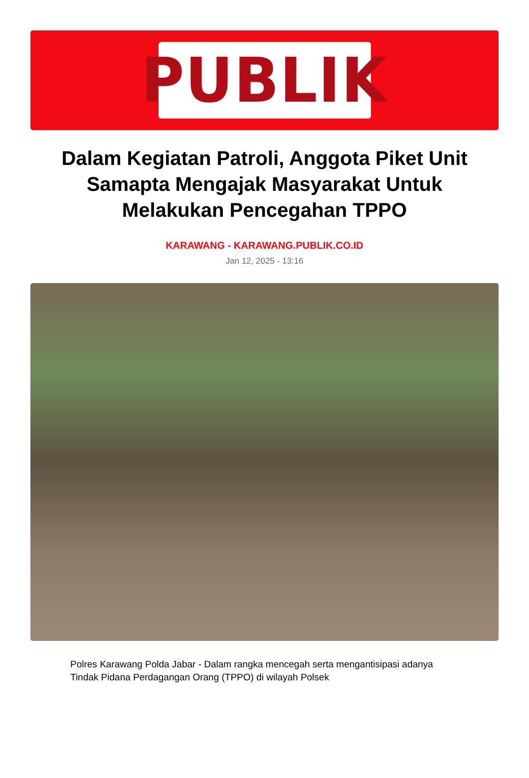PUBLIK
Dalam Kegiatan Patroli, Anggota Piket Unit Samapta Mengajak Masyarakat Untuk Melakukan Pencegahan TPPO
KARAWANG - KARAWANG.PUBLIK.CO.ID
Jan 12, 2025 - 13:16
Polres Karawang Polda Jabar - Dalam rangka mencegah serta mengantisipasi adanya Tindak Pidana Perdagangan Orang (TPPO) di wilayah Polsek